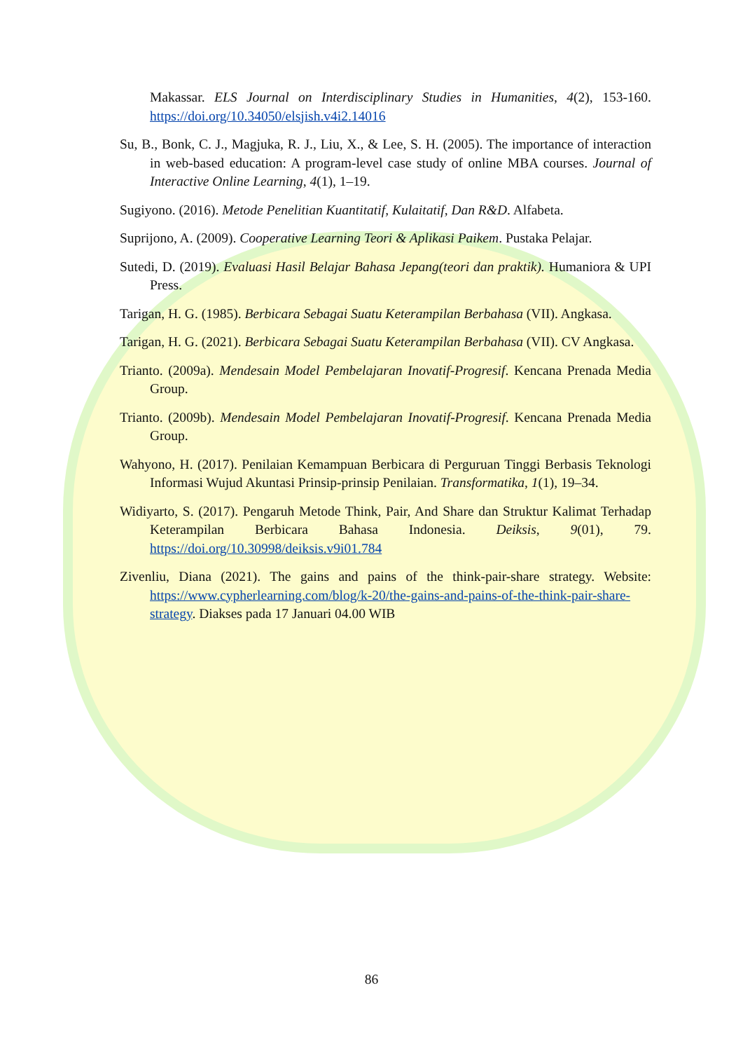Makassar. ELS Journal on Interdisciplinary Studies in Humanities, 4(2), 153-160. https://doi.org/10.34050/elsjish.v4i2.14016
Su, B., Bonk, C. J., Magjuka, R. J., Liu, X., & Lee, S. H. (2005). The importance of interaction in web-based education: A program-level case study of online MBA courses. Journal of Interactive Online Learning, 4(1), 1–19.
Sugiyono. (2016). Metode Penelitian Kuantitatif, Kulaitatif, Dan R&D. Alfabeta.
Suprijono, A. (2009). Cooperative Learning Teori & Aplikasi Paikem. Pustaka Pelajar.
Sutedi, D. (2019). Evaluasi Hasil Belajar Bahasa Jepang(teori dan praktik). Humaniora & UPI Press.
Tarigan, H. G. (1985). Berbicara Sebagai Suatu Keterampilan Berbahasa (VII). Angkasa.
Tarigan, H. G. (2021). Berbicara Sebagai Suatu Keterampilan Berbahasa (VII). CV Angkasa.
Trianto. (2009a). Mendesain Model Pembelajaran Inovatif-Progresif. Kencana Prenada Media Group.
Trianto. (2009b). Mendesain Model Pembelajaran Inovatif-Progresif. Kencana Prenada Media Group.
Wahyono, H. (2017). Penilaian Kemampuan Berbicara di Perguruan Tinggi Berbasis Teknologi Informasi Wujud Akuntasi Prinsip-prinsip Penilaian. Transformatika, 1(1), 19–34.
Widiyarto, S. (2017). Pengaruh Metode Think, Pair, And Share dan Struktur Kalimat Terhadap Keterampilan Berbicara Bahasa Indonesia. Deiksis, 9(01), 79. https://doi.org/10.30998/deiksis.v9i01.784
Zivenliu, Diana (2021). The gains and pains of the think-pair-share strategy. Website: https://www.cypherlearning.com/blog/k-20/the-gains-and-pains-of-the-think-pair-share-strategy. Diakses pada 17 Januari 04.00 WIB
86